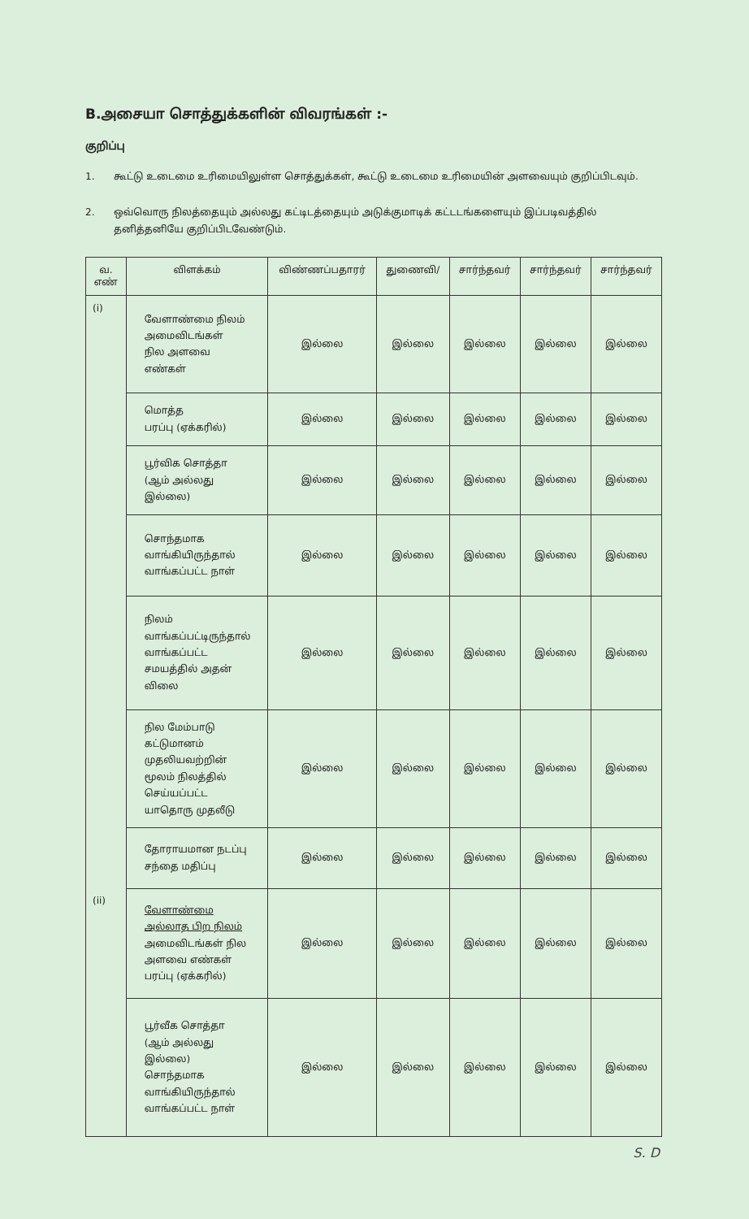B.அசையா சொத்துக்களின் விவரங்கள் :-
குறிப்பு
1. கூட்டு உடைமை உரிமையிலுள்ள சொத்துக்கள், கூட்டு உடைமை உரிமையின் அளவையும் குறிப்பிடவும்.
2. ஒவ்வொரு நிலத்தையும் அல்லது கட்டிடத்தையும் அடுக்குமாடிக் கட்டடங்களையும் இப்படிவத்தில் தனித்தனியே குறிப்பிடவேண்டும்.
| வ. எண் | விளக்கம் | விண்ணப்பதாரர் | துணைவி/ | சார்ந்தவர் | சார்ந்தவர் | சார்ந்தவர் |
| --- | --- | --- | --- | --- | --- | --- |
| (i) | வேளாண்மை நிலம் அமைவிடங்கள் நில அளவை எண்கள் | இல்லை | இல்லை | இல்லை | இல்லை | இல்லை |
| | மொத்த பரப்பு (ஏக்கரில்) | இல்லை | இல்லை | இல்லை | இல்லை | இல்லை |
| | பூர்விக சொத்தா (ஆம் அல்லது இல்லை) | இல்லை | இல்லை | இல்லை | இல்லை | இல்லை |
| | சொந்தமாக வாங்கியிருந்தால் வாங்கப்பட்ட நாள் | இல்லை | இல்லை | இல்லை | இல்லை | இல்லை |
| | நிலம் வாங்கப்பட்டிருந்தால் வாங்கப்பட்ட சமயத்தில் அதன் விலை | இல்லை | இல்லை | இல்லை | இல்லை | இல்லை |
| | நில மேம்பாடு கட்டுமானம் முதலியவற்றின் மூலம் நிலத்தில் செய்யப்பட்ட யாதொரு முதலீடு | இல்லை | இல்லை | இல்லை | இல்லை | இல்லை |
| | தோராயமான நடப்பு சந்தை மதிப்பு | இல்லை | இல்லை | இல்லை | இல்லை | இல்லை |
| (ii) | வேளாண்மை அல்லாத பிற நிலம் அமைவிடங்கள் நில அளவை எண்கள் பரப்பு (ஏக்கரில்) | இல்லை | இல்லை | இல்லை | இல்லை | இல்லை |
| | பூர்வீக சொத்தா (ஆம் அல்லது இல்லை) சொந்தமாக வாங்கியிருந்தால் வாங்கப்பட்ட நாள் | இல்லை | இல்லை | இல்லை | இல்லை | இல்லை |
S. D